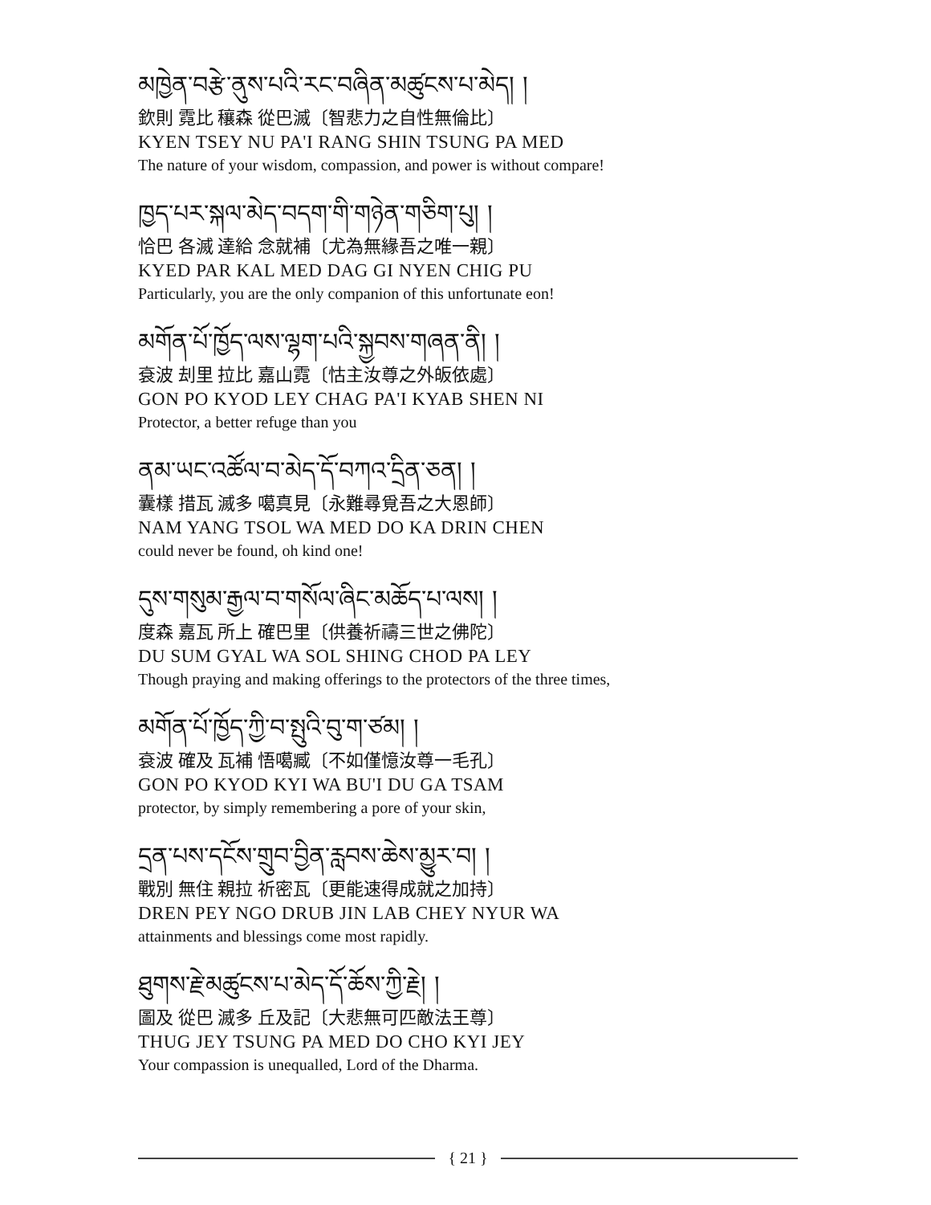མཁྱེན་བརྩེ་ནུས་པའི་རང་བཞིན་མཚུངས་པ་མེད། །
欽則 霓比 穰森 從巴滅〔智悲力之自性無倫比〕
KYEN TSEY NU PA'I RANG SHIN TSUNG PA MED
The nature of your wisdom, compassion, and power is without compare!
ཁྱད་པར་སྐལ་མེད་བདག་གི་གཉེན་གཅིག་པུ། །
恰巴 各滅 達給 念就補〔尤為無緣吾之唯一親〕
KYED PAR KAL MED DAG GI NYEN CHIG PU
Particularly, you are the only companion of this unfortunate eon!
མགོན་པོ་ཁྱོད་ལས་ལྷག་པའི་སྐྱབས་གཞན་ནི། །
袞波 刦里 拉比 嘉山霓〔怙主汝尊之外皈依處〕
GON PO KYOD LEY CHAG PA'I KYAB SHEN NI
Protector, a better refuge than you
ནམ་ཡང་འཚོལ་བ་མེད་དོ་བཀའ་དྲིན་ཅན། །
囊樣 措瓦 滅多 噶真見〔永難尋覓吾之大恩師〕
NAM YANG TSOL WA MED DO KA DRIN CHEN
could never be found, oh kind one!
དུས་གསུམ་རྒྱལ་བ་གསོལ་ཞིང་མཆོད་པ་ལས། །
度森 嘉瓦 所上 確巴里〔供養祈禱三世之佛陀〕
DU SUM GYAL WA SOL SHING CHOD PA LEY
Though praying and making offerings to the protectors of the three times,
མགོན་པོ་ཁྱོད་ཀྱི་བ་སྤུའི་བུ་ག་ཙམ། །
袞波 確及 瓦補 悟噶臧〔不如僅憶汝尊一毛孔〕
GON PO KYOD KYI WA BU'I DU GA TSAM
protector, by simply remembering a pore of your skin,
དྲན་པས་དངོས་གྲུབ་བྱིན་རླབས་ཆེས་མྱུར་བ། །
戰別 無住 親拉 祈密瓦〔更能速得成就之加持〕
DREN PEY NGO DRUB JIN LAB CHEY NYUR WA
attainments and blessings come most rapidly.
ཐུགས་རྗེ་མཚུངས་པ་མེད་དོ་ཆོས་ཀྱི་རྗེ། །
圖及 從巴 滅多 丘及記〔大悲無可匹敵法王尊〕
THUG JEY TSUNG PA MED DO CHO KYI JEY
Your compassion is unequalled, Lord of the Dharma.
{ 21 }